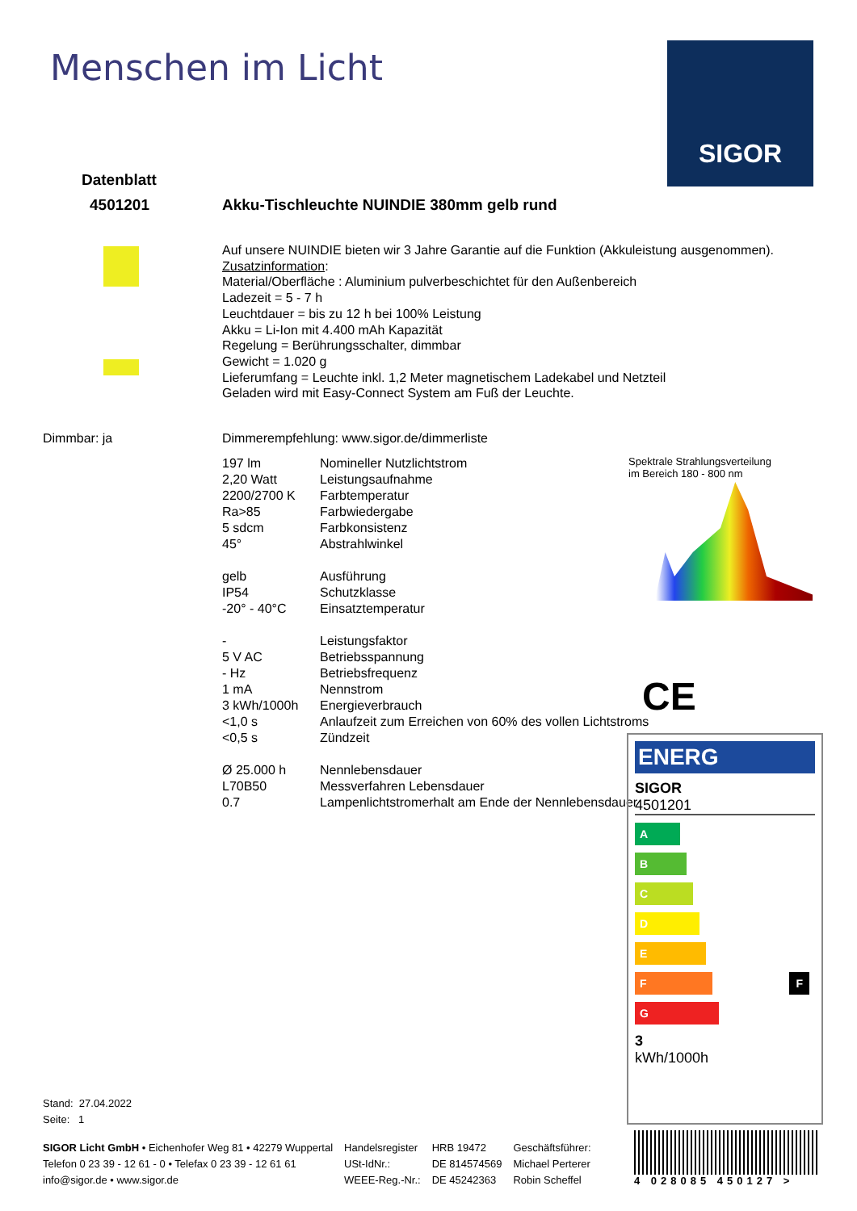Menschen im Licht SIGOR
Datenblatt
4501201
Akku-Tischleuchte NUINDIE 380mm gelb rund
Auf unsere NUINDIE bieten wir 3 Jahre Garantie auf die Funktion (Akkuleistung ausgenommen).
Zusatzinformation:
Material/Oberfläche : Aluminium pulverbeschichtet für den Außenbereich
Ladezeit = 5 - 7 h
Leuchtdauer = bis zu 12 h bei 100% Leistung
Akku = Li-Ion mit 4.400 mAh Kapazität
Regelung = Berührungsschalter, dimmbar
Gewicht = 1.020 g
Lieferumfang = Leuchte inkl. 1,2 Meter magnetischem Ladekabel und Netzteil
Geladen wird mit Easy-Connect System am Fuß der Leuchte.
Dimmbar: ja
Dimmerempfehlung: www.sigor.de/dimmerliste
| 197 lm | Nomineller Nutzlichtstrom |
| 2,20 Watt | Leistungsaufnahme |
| 2200/2700 K | Farbtemperatur |
| Ra>85 | Farbwiedergabe |
| 5 sdcm | Farbkonsistenz |
| 45° | Abstrahlwinkel |
| gelb | Ausführung |
| IP54 | Schutzklasse |
| -20° - 40°C | Einsatztemperatur |
| - | Leistungsfaktor |
| 5 V AC | Betriebsspannung |
| - Hz | Betriebsfrequenz |
| 1 mA | Nennstrom |
| 3 kWh/1000h | Energieverbrauch |
| <1,0 s | Anlaufzeit zum Erreichen von 60% des vollen Lichtstroms |
| <0,5 s | Zündzeit |
| Ø 25.000 h | Nennlebensdauer |
| L70B50 | Messverfahren Lebensdauer |
| 0.7 | Lampenlichtstromerhalt am Ende der Nennlebensdauer |
Spektrale Strahlungsverteilung
im Bereich 180 - 800 nm
CE
ENERG
SIGOR
4501201
A
B
C
D
E
F F
G
3
kWh/1000h
Stand: 27.04.2022
Seite: 1
SIGOR Licht GmbH • Eichenhofer Weg 81 • 42279 Wuppertal
Telefon 0 23 39 - 12 61 - 0 • Telefax 0 23 39 - 12 61 61
info@sigor.de • www.sigor.de
Handelsregister
USt-IdNr.:
WEEE-Reg.-Nr.:
HRB 19472
DE 814574569
DE 45242363
Geschäftsführer:
Michael Perterer
Robin Scheffel
4 028085 450127 >